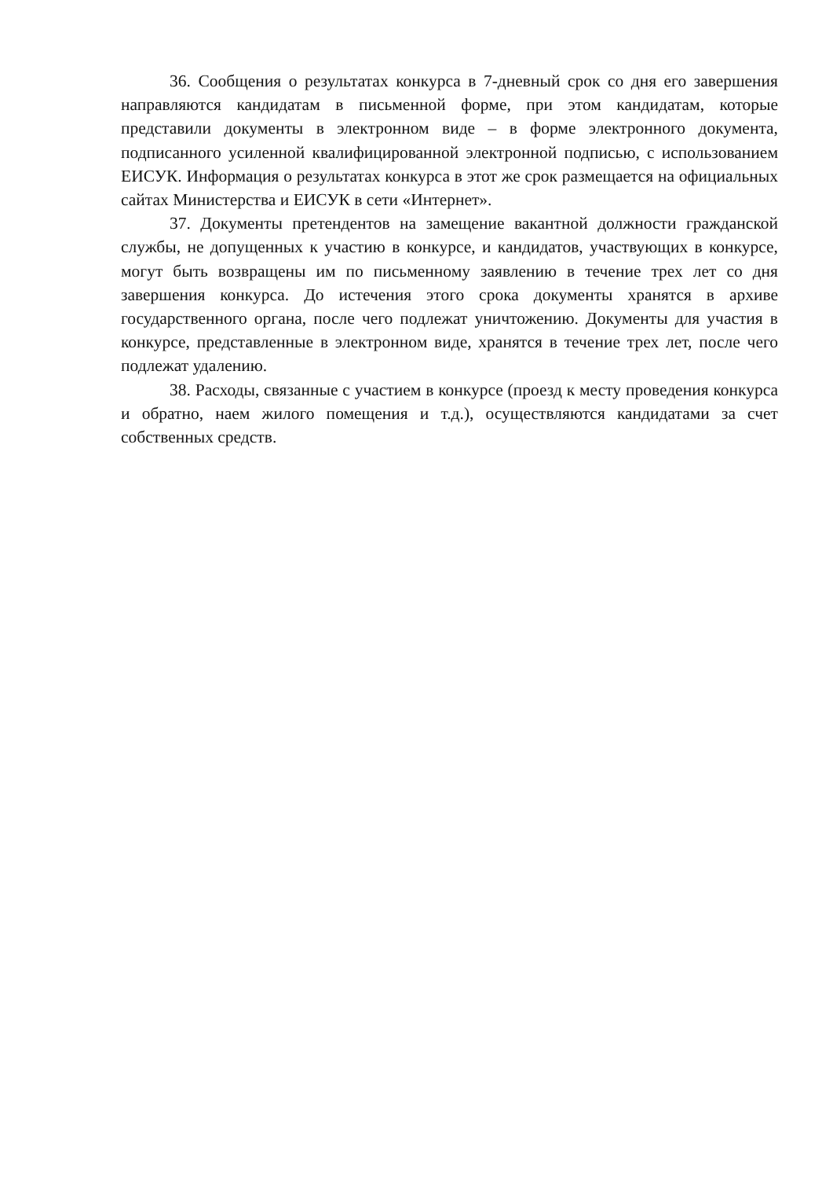36. Сообщения о результатах конкурса в 7-дневный срок со дня его завершения направляются кандидатам в письменной форме, при этом кандидатам, которые представили документы в электронном виде – в форме электронного документа, подписанного усиленной квалифицированной электронной подписью, с использованием ЕИСУК. Информация о результатах конкурса в этот же срок размещается на официальных сайтах Министерства и ЕИСУК в сети «Интернет».
37. Документы претендентов на замещение вакантной должности гражданской службы, не допущенных к участию в конкурсе, и кандидатов, участвующих в конкурсе, могут быть возвращены им по письменному заявлению в течение трех лет со дня завершения конкурса. До истечения этого срока документы хранятся в архиве государственного органа, после чего подлежат уничтожению. Документы для участия в конкурсе, представленные в электронном виде, хранятся в течение трех лет, после чего подлежат удалению.
38. Расходы, связанные с участием в конкурсе (проезд к месту проведения конкурса и обратно, наем жилого помещения и т.д.), осуществляются кандидатами за счет собственных средств.